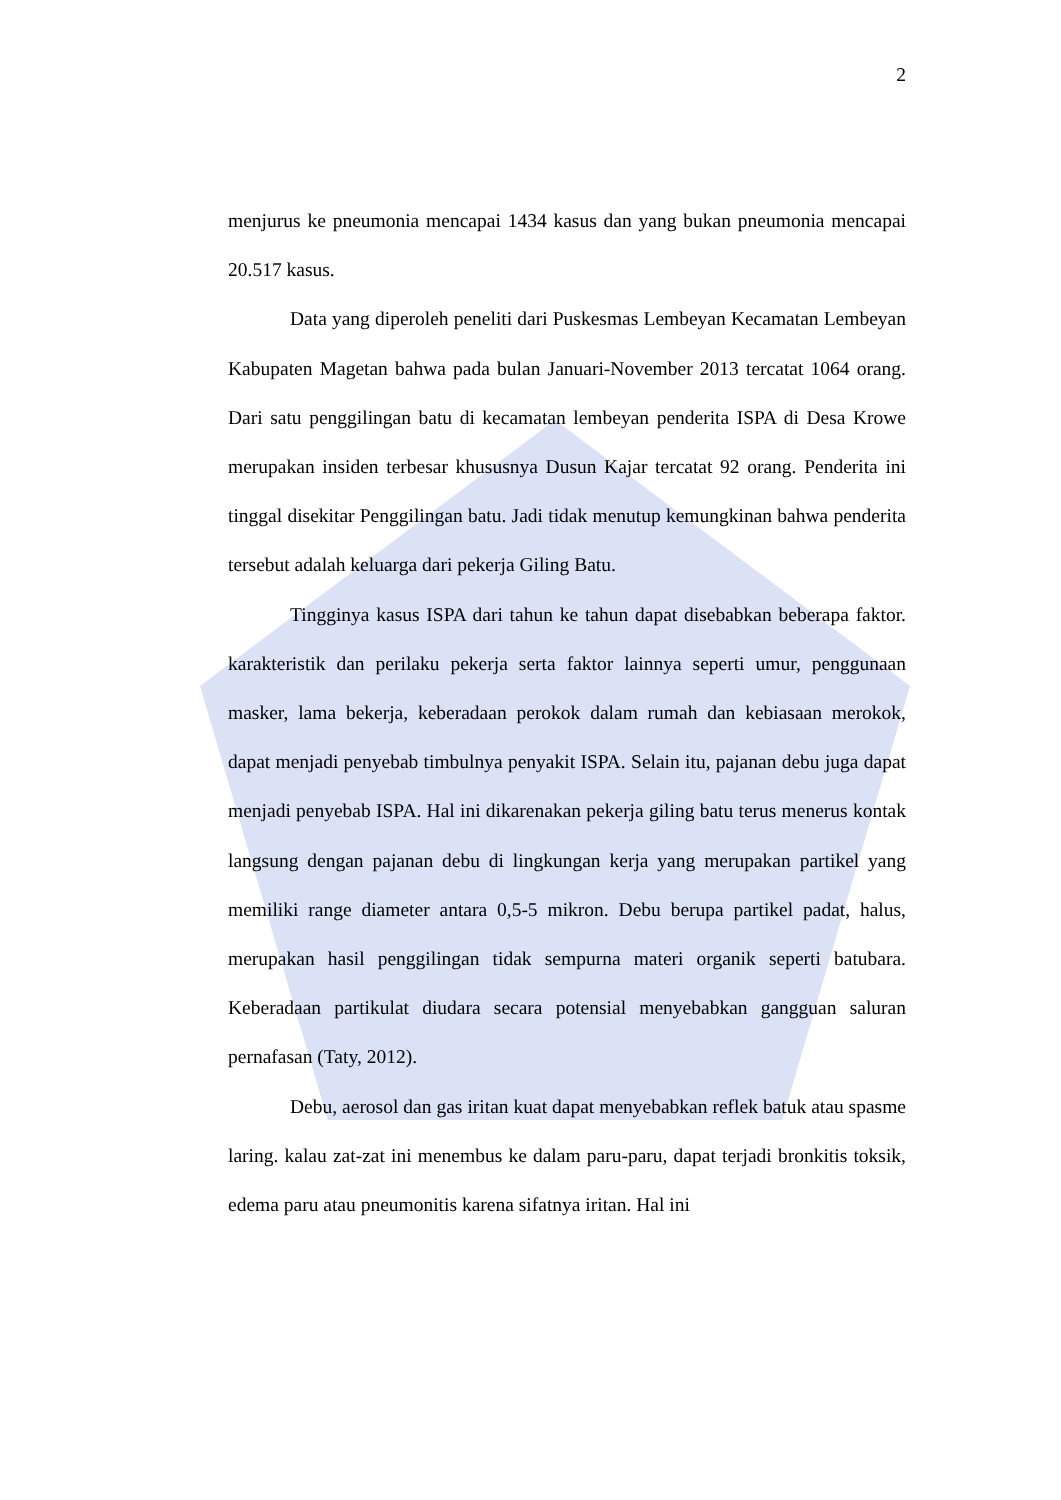2
menjurus ke pneumonia mencapai 1434 kasus dan yang bukan pneumonia mencapai 20.517 kasus.
Data yang diperoleh peneliti dari Puskesmas Lembeyan Kecamatan Lembeyan Kabupaten Magetan bahwa pada bulan Januari-November 2013 tercatat 1064 orang. Dari satu penggilingan batu di kecamatan lembeyan penderita ISPA di Desa Krowe merupakan insiden terbesar khususnya Dusun Kajar tercatat 92 orang. Penderita ini tinggal disekitar Penggilingan batu. Jadi tidak menutup kemungkinan bahwa penderita tersebut adalah keluarga dari pekerja Giling Batu.
Tingginya kasus ISPA dari tahun ke tahun dapat disebabkan beberapa faktor. karakteristik dan perilaku pekerja serta faktor lainnya seperti umur, penggunaan masker, lama bekerja, keberadaan perokok dalam rumah dan kebiasaan merokok, dapat menjadi penyebab timbulnya penyakit ISPA. Selain itu, pajanan debu juga dapat menjadi penyebab ISPA. Hal ini dikarenakan pekerja giling batu terus menerus kontak langsung dengan pajanan debu di lingkungan kerja yang merupakan partikel yang memiliki range diameter antara 0,5-5 mikron. Debu berupa partikel padat, halus, merupakan hasil penggilingan tidak sempurna materi organik seperti batubara. Keberadaan partikulat diudara secara potensial menyebabkan gangguan saluran pernafasan (Taty, 2012).
Debu, aerosol dan gas iritan kuat dapat menyebabkan reflek batuk atau spasme laring. kalau zat-zat ini menembus ke dalam paru-paru, dapat terjadi bronkitis toksik, edema paru atau pneumonitis karena sifatnya iritan. Hal ini